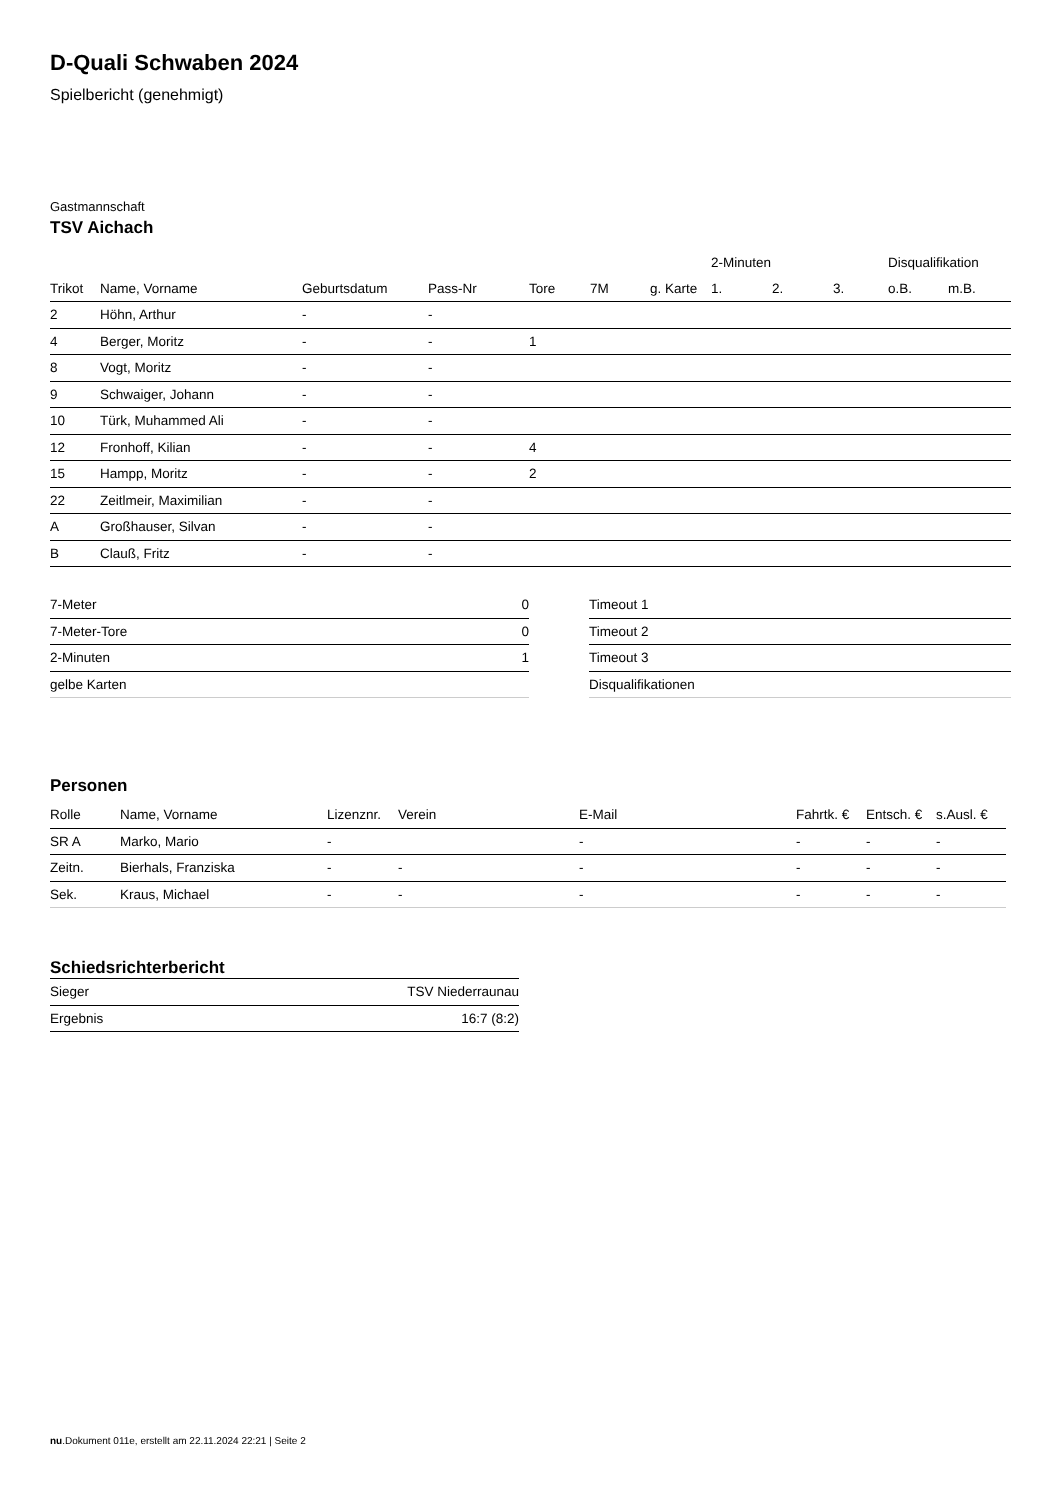D-Quali Schwaben 2024
Spielbericht (genehmigt)
Gastmannschaft
TSV Aichach
| | | | | | | | 2-Minuten | | | Disqualifikation | |
| Trikot | Name, Vorname | Geburtsdatum | Pass-Nr | Tore | 7M | g. Karte | 1. | 2. | 3. | o.B. | m.B. |
| 2 | Höhn, Arthur | - | - | | | | | | | | |
| 4 | Berger, Moritz | - | - | 1 | | | | | | | |
| 8 | Vogt, Moritz | - | - | | | | | | | | |
| 9 | Schwaiger, Johann | - | - | | | | | | | | |
| 10 | Türk, Muhammed Ali | - | - | | | | | | | | |
| 12 | Fronhoff, Kilian | - | - | 4 | | | | | | | |
| 15 | Hampp, Moritz | - | - | 2 | | | | | | | |
| 22 | Zeitlmeir, Maximilian | - | - | | | | | | | | |
| A | Großhauser, Silvan | - | - | | | | | | | | |
| B | Clauß, Fritz | - | - | | | | | | | | |
| 7-Meter | 0 |
| 7-Meter-Tore | 0 |
| 2-Minuten | 1 |
| gelbe Karten | |
| Timeout 1 |
| Timeout 2 |
| Timeout 3 |
| Disqualifikationen |
Personen
| Rolle | Name, Vorname | Lizenznr. | Verein | E-Mail | Fahrtk. € | Entsch. € | s.Ausl. € |
| --- | --- | --- | --- | --- | --- | --- | --- |
| SR A | Marko, Mario | - | | - | - | - | - |
| Zeitn. | Bierhals, Franziska | - | - | - | - | - | - |
| Sek. | Kraus, Michael | - | - | - | - | - | - |
Schiedsrichterbericht
| Sieger | TSV Niederraunau |
| Ergebnis | 16:7 (8:2) |
nu.Dokument 011e, erstellt am 22.11.2024 22:21 | Seite 2